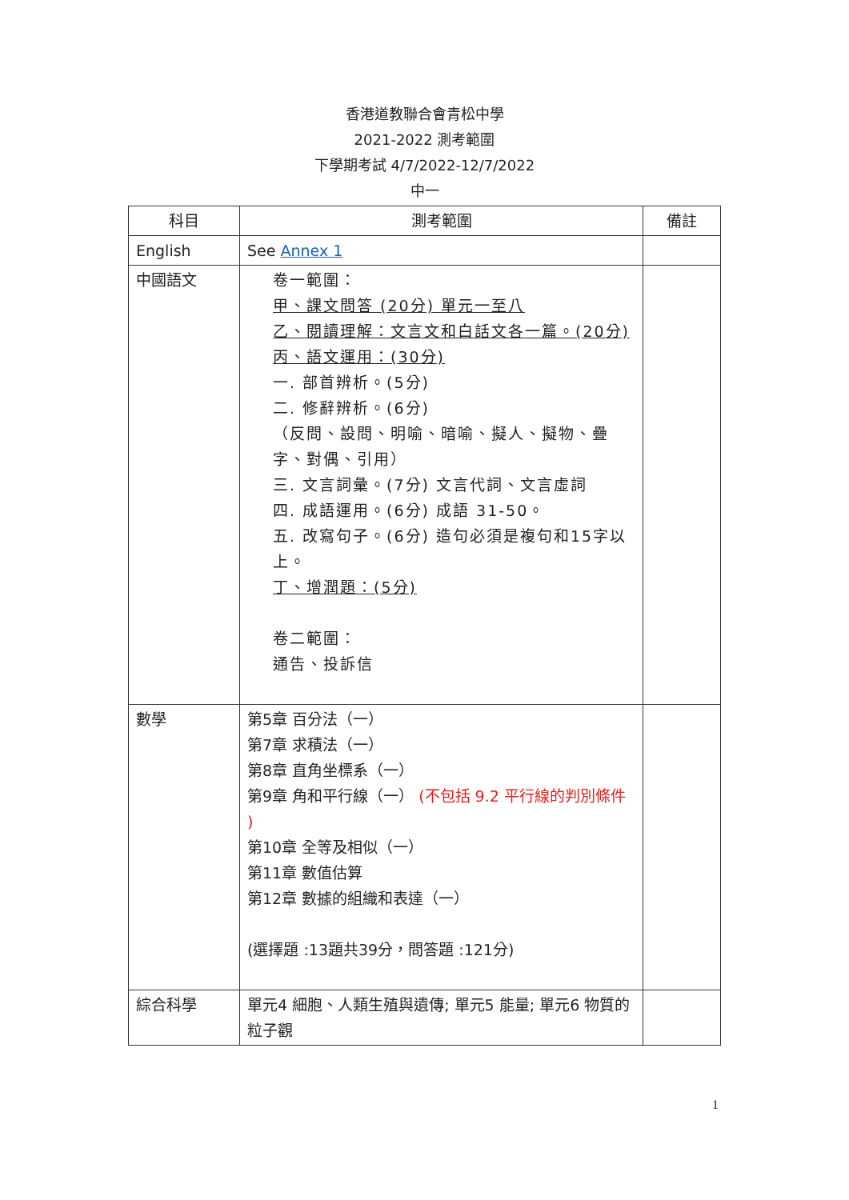香港道教聯合會青松中學
2021-2022 測考範圍
下學期考試 4/7/2022-12/7/2022
中一
| 科目 | 測考範圍 | 備註 |
| --- | --- | --- |
| English | See Annex 1 | |
| 中國語文 | 卷一範圍： 甲、課文問答 (20分) 單元一至八 乙、閱讀理解：文言文和白話文各一篇。(20分) 丙、語文運用：(30分) 一. 部首辨析。(5分) 二. 修辭辨析。(6分) （反問、設問、明喻、暗喻、擬人、擬物、疊字、對偶、引用） 三. 文言詞彙。(7分) 文言代詞、文言虛詞 四. 成語運用。(6分) 成語 31-50。 五. 改寫句子。(6分) 造句必須是複句和15字以上。 丁、增潤題：(5分) 卷二範圍： 通告、投訴信 | |
| 數學 | 第5章 百分法（一） 第7章 求積法（一） 第8章 直角坐標系（一） 第9章 角和平行線（一） (不包括 9.2 平行線的判別條件 ) 第10章 全等及相似（一） 第11章 數值估算 第12章 數據的組織和表達（一） (選擇題 :13題共39分，問答題 :121分) | |
| 綜合科學 | 單元4 細胞、人類生殖與遺傳; 單元5 能量; 單元6 物質的粒子觀 | |
1